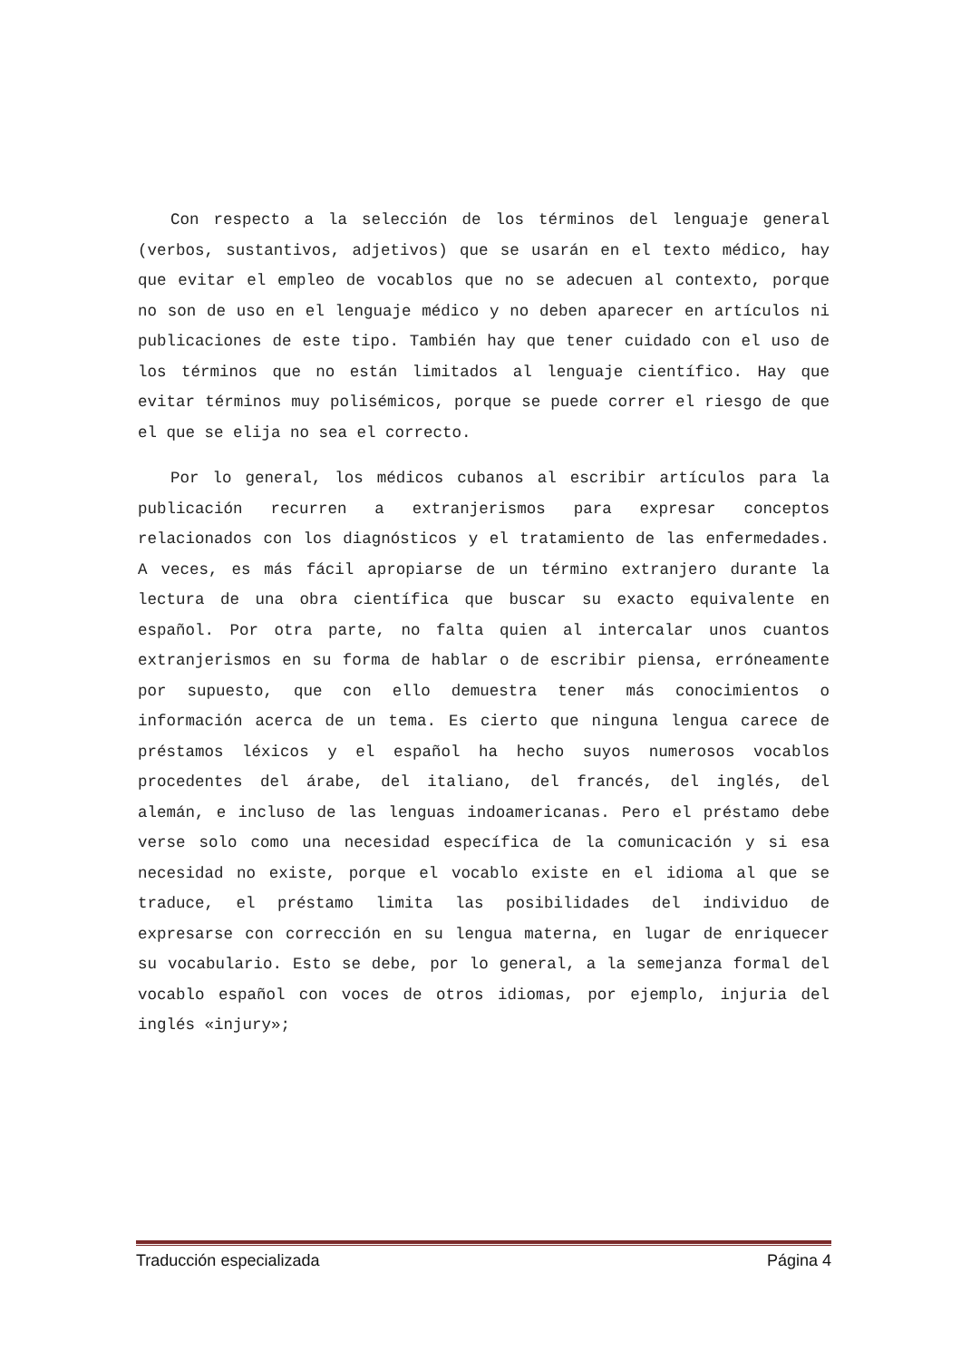Con respecto a la selección de los términos del lenguaje general (verbos, sustantivos, adjetivos) que se usarán en el texto médico, hay que evitar el empleo de vocablos que no se adecuen al contexto, porque no son de uso en el lenguaje médico y no deben aparecer en artículos ni publicaciones de este tipo. También hay que tener cuidado con el uso de los términos que no están limitados al lenguaje científico. Hay que evitar términos muy polisémicos, porque se puede correr el riesgo de que el que se elija no sea el correcto.
Por lo general, los médicos cubanos al escribir artículos para la publicación recurren a extranjerismos para expresar conceptos relacionados con los diagnósticos y el tratamiento de las enfermedades. A veces, es más fácil apropiarse de un término extranjero durante la lectura de una obra científica que buscar su exacto equivalente en español. Por otra parte, no falta quien al intercalar unos cuantos extranjerismos en su forma de hablar o de escribir piensa, erróneamente por supuesto, que con ello demuestra tener más conocimientos o información acerca de un tema. Es cierto que ninguna lengua carece de préstamos léxicos y el español ha hecho suyos numerosos vocablos procedentes del árabe, del italiano, del francés, del inglés, del alemán, e incluso de las lenguas indoamericanas. Pero el préstamo debe verse solo como una necesidad específica de la comunicación y si esa necesidad no existe, porque el vocablo existe en el idioma al que se traduce, el préstamo limita las posibilidades del individuo de expresarse con corrección en su lengua materna, en lugar de enriquecer su vocabulario. Esto se debe, por lo general, a la semejanza formal del vocablo español con voces de otros idiomas, por ejemplo, injuria del inglés «injury»;
Traducción especializada Página 4